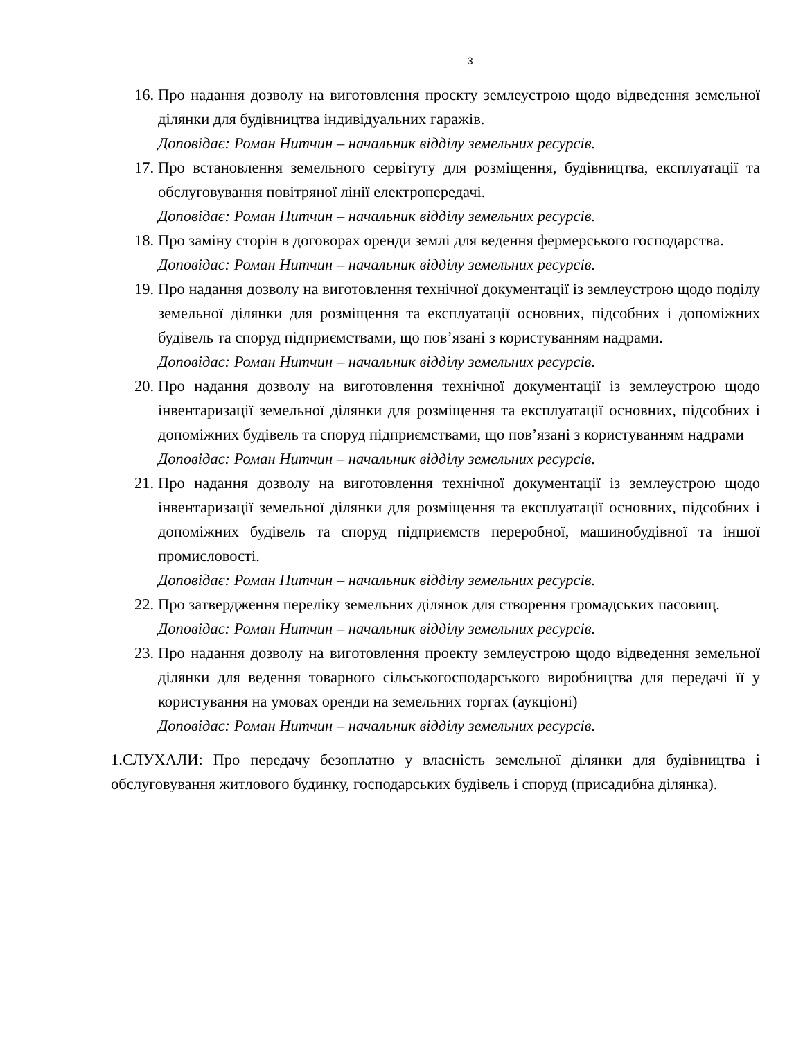3
16. Про надання дозволу на виготовлення проєкту землеустрою щодо відведення земельної ділянки для будівництва індивідуальних гаражів.
Доповідає: Роман Нитчин – начальник відділу земельних ресурсів.
17. Про встановлення земельного сервітуту для розміщення, будівництва, експлуатації та обслуговування повітряної лінії електропередачі.
Доповідає: Роман Нитчин – начальник відділу земельних ресурсів.
18. Про заміну сторін в договорах оренди землі для ведення фермерського господарства.
Доповідає: Роман Нитчин – начальник відділу земельних ресурсів.
19. Про надання дозволу на виготовлення технічної документації із землеустрою щодо поділу земельної ділянки для розміщення та експлуатації основних, підсобних і допоміжних будівель та споруд підприємствами, що пов’язані з користуванням надрами.
Доповідає: Роман Нитчин – начальник відділу земельних ресурсів.
20. Про надання дозволу на виготовлення технічної документації із землеустрою щодо інвентаризації земельної ділянки для розміщення та експлуатації основних, підсобних і допоміжних будівель та споруд підприємствами, що пов’язані з користуванням надрами
Доповідає: Роман Нитчин – начальник відділу земельних ресурсів.
21. Про надання дозволу на виготовлення технічної документації із землеустрою щодо інвентаризації земельної ділянки для розміщення та експлуатації основних, підсобних і допоміжних будівель та споруд підприємств переробної, машинобудівної та іншої промисловості.
Доповідає: Роман Нитчин – начальник відділу земельних ресурсів.
22. Про затвердження переліку земельних ділянок для створення громадських пасовищ.
Доповідає: Роман Нитчин – начальник відділу земельних ресурсів.
23. Про надання дозволу на виготовлення проекту землеустрою щодо відведення земельної ділянки для ведення товарного сільськогосподарського виробництва для передачі її у користування на умовах оренди на земельних торгах (аукціоні)
Доповідає: Роман Нитчин – начальник відділу земельних ресурсів.
1.СЛУХАЛИ: Про передачу безоплатно у власність земельної ділянки для будівництва і обслуговування житлового будинку, господарських будівель і споруд (присадибна ділянка).